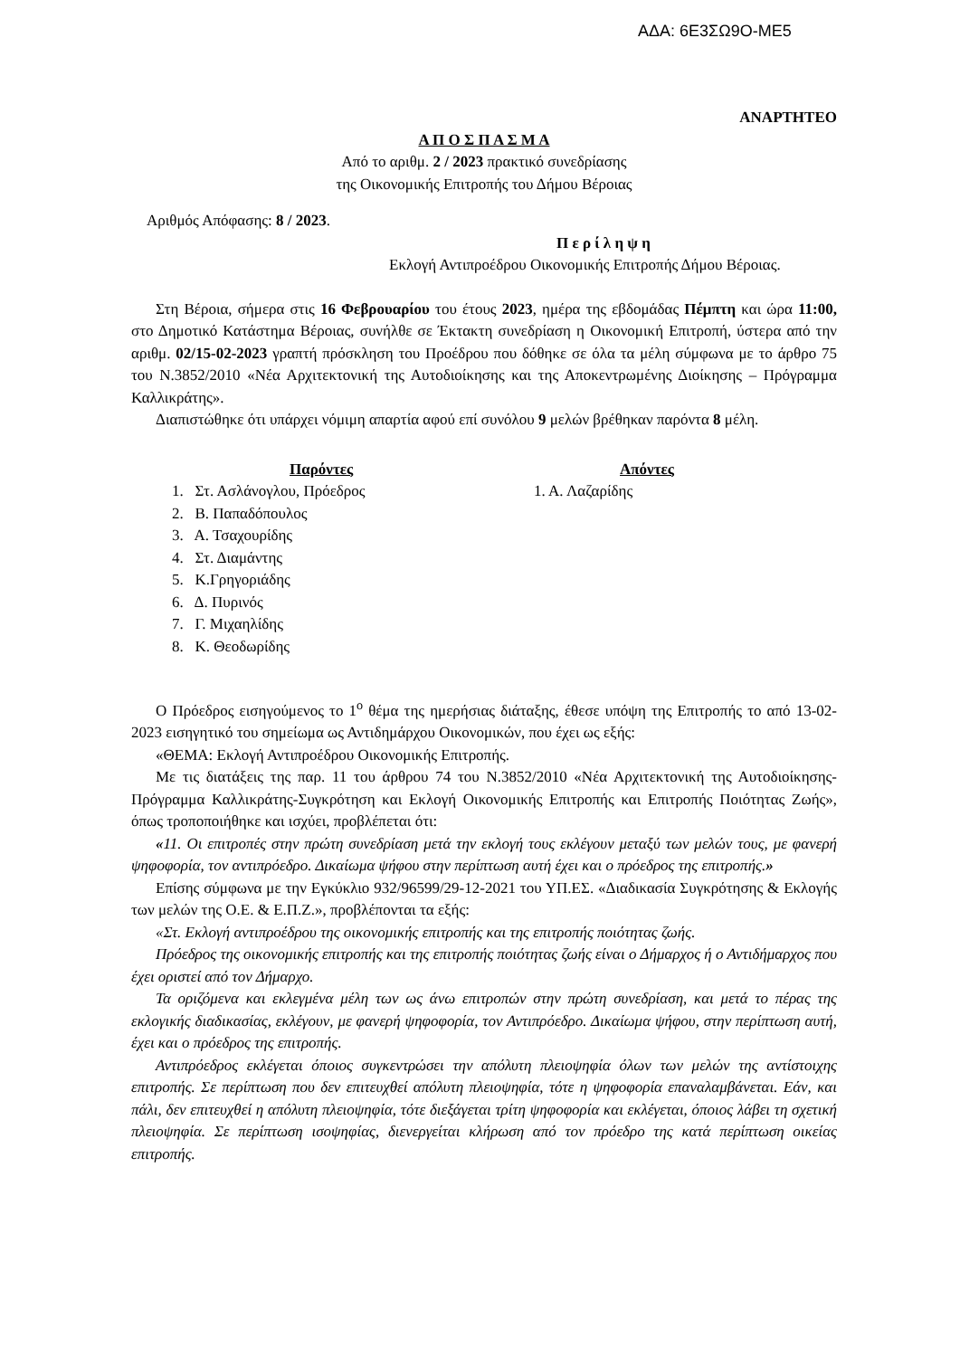ΑΔΑ: 6Ε3ΣΩ9Ο-ΜΕ5
ΑΝΑΡΤΗΤΕΟ
Α Π Ο Σ Π Α Σ Μ Α
Από το αριθμ. 2 / 2023 πρακτικό συνεδρίασης
της Οικονομικής Επιτροπής του Δήμου Βέροιας
Αριθμός Απόφασης: 8 / 2023.
Π ε ρ ί λ η ψ η
Εκλογή Αντιπροέδρου Οικονομικής Επιτροπής Δήμου Βέροιας.
Στη Βέροια, σήμερα στις 16 Φεβρουαρίου του έτους 2023, ημέρα της εβδομάδας Πέμπτη και ώρα 11:00, στο Δημοτικό Κατάστημα Βέροιας, συνήλθε σε Έκτακτη συνεδρίαση η Οικονομική Επιτροπή, ύστερα από την αριθμ. 02/15-02-2023 γραπτή πρόσκληση του Προέδρου που δόθηκε σε όλα τα μέλη σύμφωνα με το άρθρο 75 του Ν.3852/2010 «Νέα Αρχιτεκτονική της Αυτοδιοίκησης και της Αποκεντρωμένης Διοίκησης – Πρόγραμμα Καλλικράτης».
Διαπιστώθηκε ότι υπάρχει νόμιμη απαρτία αφού επί συνόλου 9 μελών βρέθηκαν παρόντα 8 μέλη.
Παρόντες
1. Στ. Ασλάνογλου, Πρόεδρος
2. Β. Παπαδόπουλος
3. Α. Τσαχουρίδης
4. Στ. Διαμάντης
5. Κ.Γρηγοριάδης
6. Δ. Πυρινός
7. Γ. Μιχαηλίδης
8. Κ. Θεοδωρίδης
Απόντες
1. Α. Λαζαρίδης
Ο Πρόεδρος εισηγούμενος το 1<sup>ο</sup> θέμα της ημερήσιας διάταξης, έθεσε υπόψη της Επιτροπής το από 13-02-2023 εισηγητικό του σημείωμα ως Αντιδημάρχου Οικονομικών, που έχει ως εξής:
«ΘΕΜΑ: Εκλογή Αντιπροέδρου Οικονομικής Επιτροπής.
Με τις διατάξεις της παρ. 11 του άρθρου 74 του Ν.3852/2010 «Νέα Αρχιτεκτονική της Αυτοδιοίκησης-Πρόγραμμα Καλλικράτης-Συγκρότηση και Εκλογή Οικονομικής Επιτροπής και Επιτροπής Ποιότητας Ζωής», όπως τροποποιήθηκε και ισχύει, προβλέπεται ότι:
«11. Οι επιτροπές στην πρώτη συνεδρίαση μετά την εκλογή τους εκλέγουν μεταξύ των μελών τους, με φανερή ψηφοφορία, τον αντιπρόεδρο. Δικαίωμα ψήφου στην περίπτωση αυτή έχει και ο πρόεδρος της επιτροπής.»
Επίσης σύμφωνα με την Εγκύκλιο 932/96599/29-12-2021 του ΥΠ.ΕΣ. «Διαδικασία Συγκρότησης & Εκλογής των μελών της Ο.Ε. & Ε.Π.Ζ.», προβλέπονται τα εξής:
«Στ. Εκλογή αντιπροέδρου της οικονομικής επιτροπής και της επιτροπής ποιότητας ζωής.
Πρόεδρος της οικονομικής επιτροπής και της επιτροπής ποιότητας ζωής είναι ο Δήμαρχος ή ο Αντιδήμαρχος που έχει οριστεί από τον Δήμαρχο.
Τα οριζόμενα και εκλεγμένα μέλη των ως άνω επιτροπών στην πρώτη συνεδρίαση, και μετά το πέρας της εκλογικής διαδικασίας, εκλέγουν, με φανερή ψηφοφορία, τον Αντιπρόεδρο. Δικαίωμα ψήφου, στην περίπτωση αυτή, έχει και ο πρόεδρος της επιτροπής.
Αντιπρόεδρος εκλέγεται όποιος συγκεντρώσει την απόλυτη πλειοψηφία όλων των μελών της αντίστοιχης επιτροπής. Σε περίπτωση που δεν επιτευχθεί απόλυτη πλειοψηφία, τότε η ψηφοφορία επαναλαμβάνεται. Εάν, και πάλι, δεν επιτευχθεί η απόλυτη πλειοψηφία, τότε διεξάγεται τρίτη ψηφοφορία και εκλέγεται, όποιος λάβει τη σχετική πλειοψηφία. Σε περίπτωση ισοψηφίας, διενεργείται κλήρωση από τον πρόεδρο της κατά περίπτωση οικείας επιτροπής.